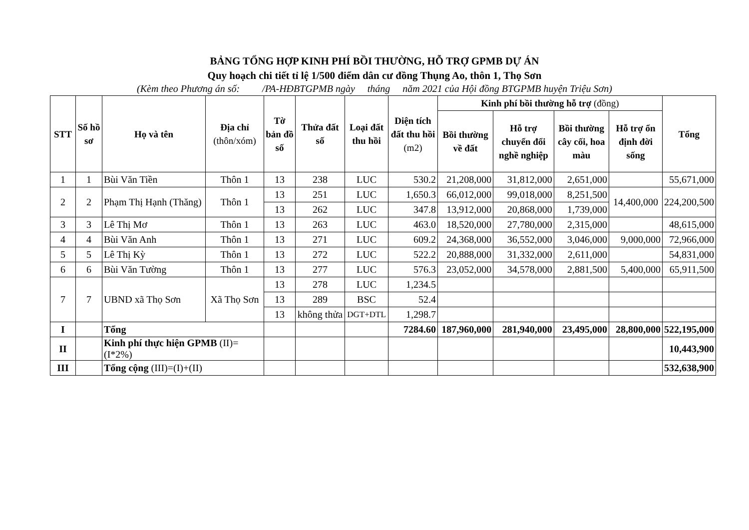BẢNG TỔNG HỢP KINH PHÍ BỒI THƯỜNG, HỖ TRỢ GPMB DỰ ÁN
Quy hoạch chi tiết tỉ lệ 1/500 điểm dân cư đồng Thụng Ao, thôn 1, Thọ Sơn
(Kèm theo Phương án số: /PA-HĐBTGPMB ngày tháng năm 2021 của Hội đồng BTGPMB huyện Triệu Sơn)
| STT | Số hồ sơ | Họ và tên | Địa chỉ (thôn/xóm) | Tờ bản đồ số | Thửa đất số | Loại đất thu hồi | Diện tích đất thu hồi (m2) | Kinh phí bồi thường hỗ trợ (đồng) | | | | Tổng |
| --- | --- | --- | --- | --- | --- | --- | --- | --- | --- | --- | --- | --- |
| | | | | | | | | Bồi thường về đất | Hỗ trợ chuyển đổi nghề nghiệp | Bồi thường cây cối, hoa màu | Hỗ trợ ổn định đời sống | |
| 1 | 1 | Bùi Văn Tiền | Thôn 1 | 13 | 238 | LUC | 530.2 | 21,208,000 | 31,812,000 | 2,651,000 | | 55,671,000 |
| 2 | 2 | Phạm Thị Hạnh (Thăng) | Thôn 1 | 13 | 251 | LUC | 1,650.3 | 66,012,000 | 99,018,000 | 8,251,500 | 14,400,000 | 224,200,500 |
| | | | | 13 | 262 | LUC | 347.8 | 13,912,000 | 20,868,000 | 1,739,000 | | |
| 3 | 3 | Lê Thị Mơ | Thôn 1 | 13 | 263 | LUC | 463.0 | 18,520,000 | 27,780,000 | 2,315,000 | | 48,615,000 |
| 4 | 4 | Bùi Văn Anh | Thôn 1 | 13 | 271 | LUC | 609.2 | 24,368,000 | 36,552,000 | 3,046,000 | 9,000,000 | 72,966,000 |
| 5 | 5 | Lê Thị Kỳ | Thôn 1 | 13 | 272 | LUC | 522.2 | 20,888,000 | 31,332,000 | 2,611,000 | | 54,831,000 |
| 6 | 6 | Bùi Văn Tường | Thôn 1 | 13 | 277 | LUC | 576.3 | 23,052,000 | 34,578,000 | 2,881,500 | 5,400,000 | 65,911,500 |
| 7 | 7 | UBND xã Thọ Sơn | Xã Thọ Sơn | 13 | 278 | LUC | 1,234.5 | | | | | |
| | | | | 13 | 289 | BSC | 52.4 | | | | | |
| | | | | 13 | không thửa | DGT+DTL | 1,298.7 | | | | | |
| I | | Tổng | | | | | 7284.60 | 187,960,000 | 281,940,000 | 23,495,000 | 28,800,000 | 522,195,000 |
| II | | Kinh phí thực hiện GPMB (II)=(I*2%) | | | | | | | | | | 10,443,900 |
| III | | Tổng cộng (III)=(I)+(II) | | | | | | | | | | 532,638,900 |